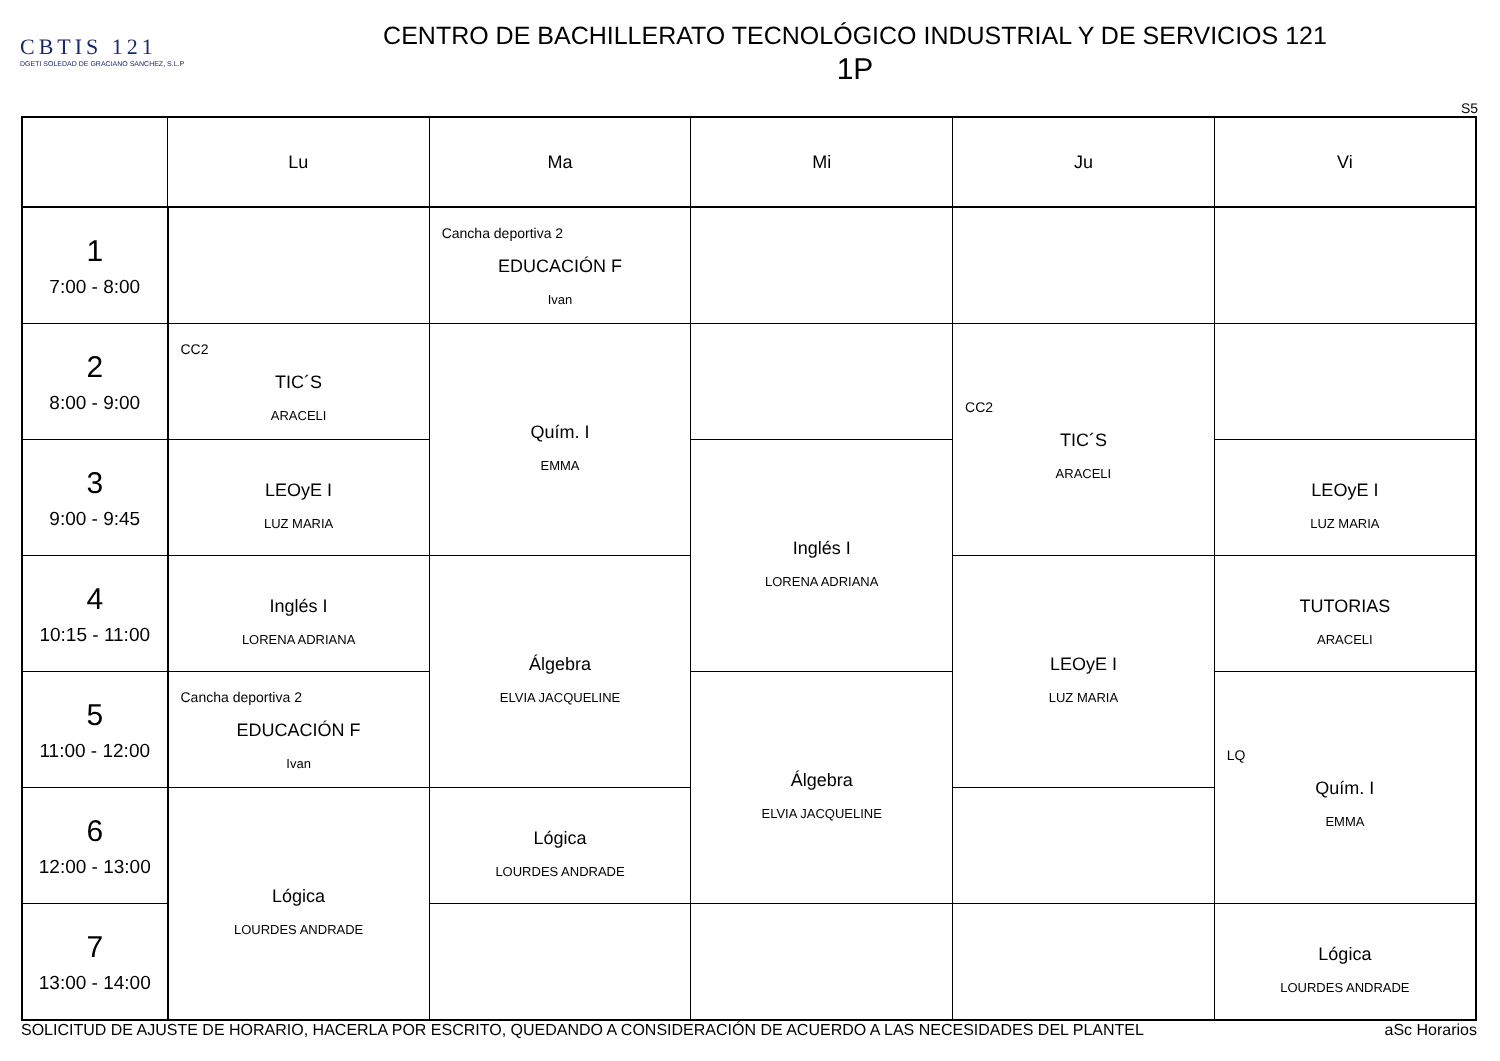CBTIS 121
DGETI SOLEDAD DE GRACIANO SANCHEZ, S.L.P
CENTRO DE BACHILLERATO TECNOLÓGICO INDUSTRIAL Y DE SERVICIOS 121
1P
S5
| | Lu | Ma | Mi | Ju | Vi |
| --- | --- | --- | --- | --- | --- |
| 1 7:00 - 8:00 | | Cancha deportiva 2 EDUCACIÓN F Ivan | | | |
| 2 8:00 - 9:00 | CC2 TIC´S ARACELI | Quím. I EMMA | | CC2 TIC´S ARACELI | |
| 3 9:00 - 9:45 | LEOyE I LUZ MARIA | | Inglés I LORENA ADRIANA | | LEOyE I LUZ MARIA |
| 4 10:15 - 11:00 | Inglés I LORENA ADRIANA | Álgebra ELVIA JACQUELINE | | LEOyE I LUZ MARIA | TUTORIAS ARACELI |
| 5 11:00 - 12:00 | Cancha deportiva 2 EDUCACIÓN F Ivan | | Álgebra ELVIA JACQUELINE | | LQ Quím. I EMMA |
| 6 12:00 - 13:00 | Lógica LOURDES ANDRADE | Lógica LOURDES ANDRADE | | | |
| 7 13:00 - 14:00 | | | | | Lógica LOURDES ANDRADE |
SOLICITUD DE AJUSTE DE HORARIO, HACERLA POR ESCRITO, QUEDANDO A CONSIDERACIÓN DE ACUERDO A LAS NECESIDADES DEL PLANTEL aSc Horarios